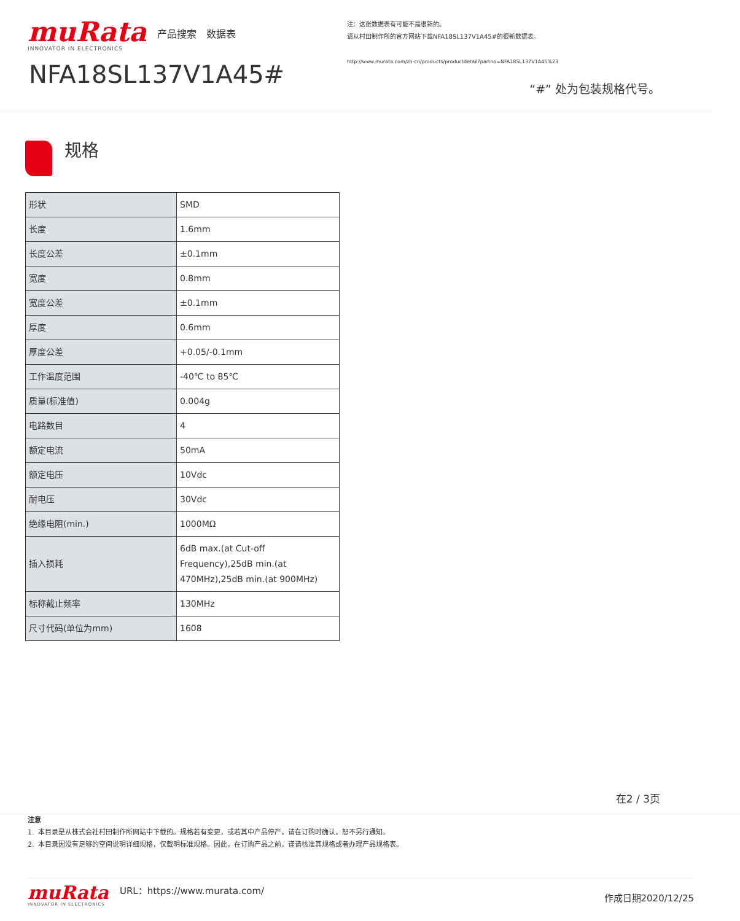muRata
产品搜索 数据表
INNOVATOR IN ELECTRONICS
NFA18SL137V1A45#
注：这张数据表有可能不是很新的。
请从村田制作所的官方网站下载NFA18SL137V1A45#的很新数据表。
http://www.murata.com/zh-cn/products/productdetail?partno=NFA18SL137V1A45%23
“#” 处为包装规格代号。
规格
| 形状 | SMD |
| 长度 | 1.6mm |
| 长度公差 | ±0.1mm |
| 宽度 | 0.8mm |
| 宽度公差 | ±0.1mm |
| 厚度 | 0.6mm |
| 厚度公差 | +0.05/-0.1mm |
| 工作温度范围 | -40℃ to 85℃ |
| 质量(标准值) | 0.004g |
| 电路数目 | 4 |
| 额定电流 | 50mA |
| 额定电压 | 10Vdc |
| 耐电压 | 30Vdc |
| 绝缘电阻(min.) | 1000MΩ |
| 插入损耗 | 6dB max.(at Cut-off Frequency),25dB min.(at 470MHz),25dB min.(at 900MHz) |
| 标称截止频率 | 130MHz |
| 尺寸代码(单位为mm) | 1608 |
在2 / 3页
注意
1. 本目录是从株式会社村田制作所网站中下载的。规格若有变更，或若其中产品停产，请在订购时确认，恕不另行通知。
2. 本目录因没有足够的空间说明详细规格，仅载明标准规格。因此，在订购产品之前，谨请核准其规格或者办理产品规格表。
muRata
INNOVATOR IN ELECTRONICS
URL：https://www.murata.com/
作成日期2020/12/25